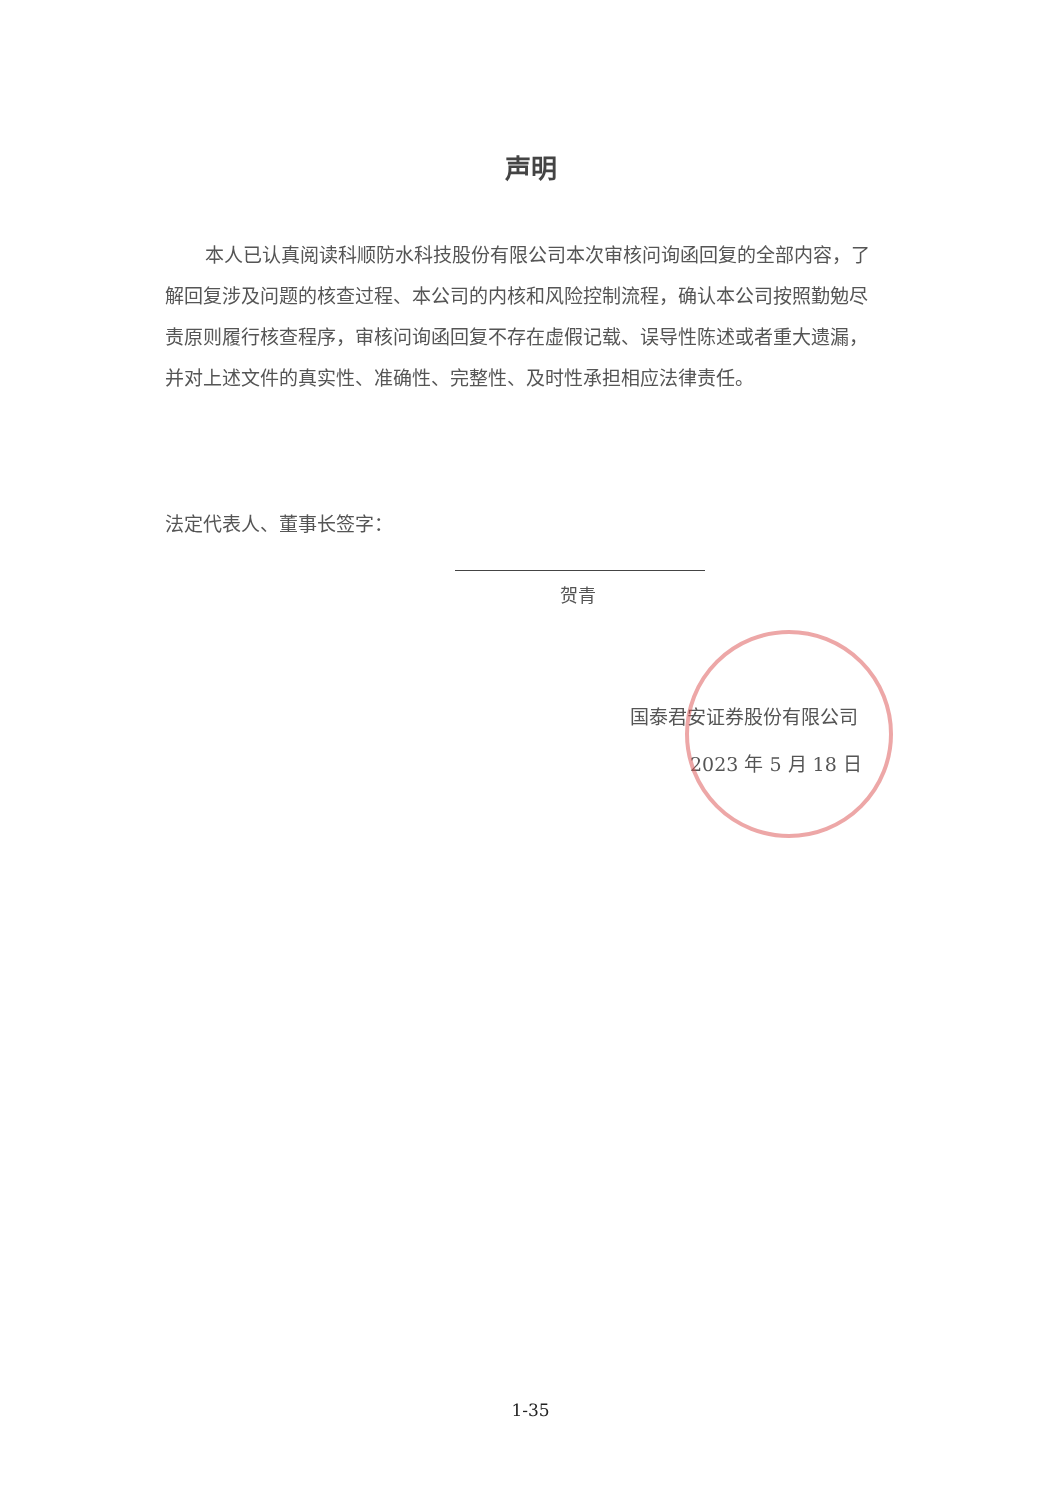声明
本人已认真阅读科顺防水科技股份有限公司本次审核问询函回复的全部内容，了解回复涉及问题的核查过程、本公司的内核和风险控制流程，确认本公司按照勤勉尽责原则履行核查程序，审核问询函回复不存在虚假记载、误导性陈述或者重大遗漏，并对上述文件的真实性、准确性、完整性、及时性承担相应法律责任。
法定代表人、董事长签字：
贺青
国泰君安证券股份有限公司
2023 年 5 月 18 日
1-35